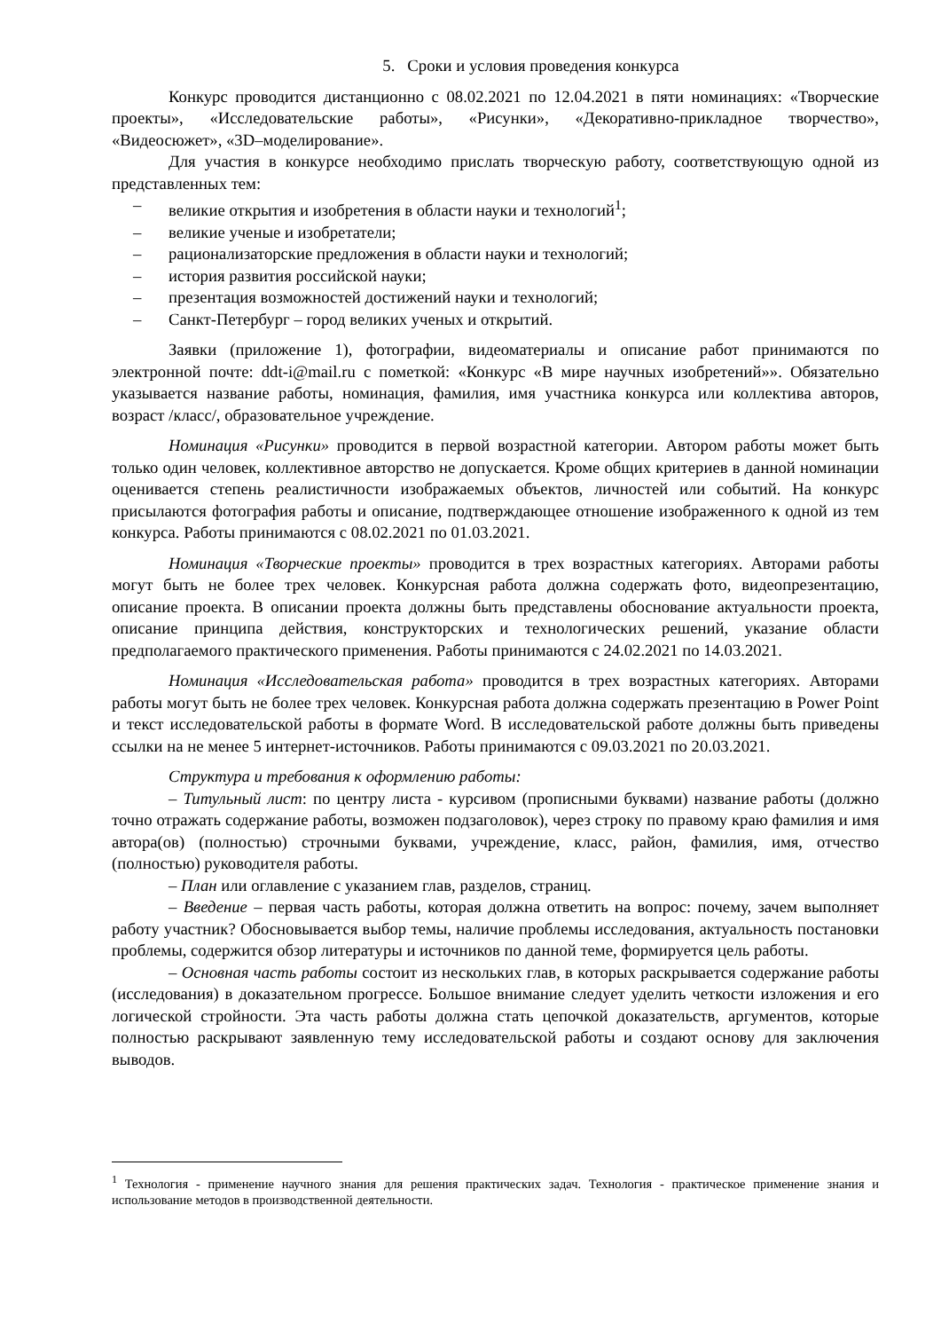5. Сроки и условия проведения конкурса
Конкурс проводится дистанционно с 08.02.2021 по 12.04.2021 в пяти номинациях: «Творческие проекты», «Исследовательские работы», «Рисунки», «Декоративно-прикладное творчество», «Видеосюжет», «3D–моделирование».
Для участия в конкурсе необходимо прислать творческую работу, соответствующую одной из представленных тем:
– великие открытия и изобретения в области науки и технологий<sup>1</sup>;
– великие ученые и изобретатели;
– рационализаторские предложения в области науки и технологий;
– история развития российской науки;
– презентация возможностей достижений науки и технологий;
– Санкт-Петербург – город великих ученых и открытий.
Заявки (приложение 1), фотографии, видеоматериалы и описание работ принимаются по электронной почте: ddt-i@mail.ru с пометкой: «Конкурс «В мире научных изобретений»». Обязательно указывается название работы, номинация, фамилия, имя участника конкурса или коллектива авторов, возраст /класс/, образовательное учреждение.
Номинация «Рисунки» проводится в первой возрастной категории. Автором работы может быть только один человек, коллективное авторство не допускается. Кроме общих критериев в данной номинации оценивается степень реалистичности изображаемых объектов, личностей или событий. На конкурс присылаются фотография работы и описание, подтверждающее отношение изображенного к одной из тем конкурса. Работы принимаются с 08.02.2021 по 01.03.2021.
Номинация «Творческие проекты» проводится в трех возрастных категориях. Авторами работы могут быть не более трех человек. Конкурсная работа должна содержать фото, видеопрезентацию, описание проекта. В описании проекта должны быть представлены обоснование актуальности проекта, описание принципа действия, конструкторских и технологических решений, указание области предполагаемого практического применения. Работы принимаются с 24.02.2021 по 14.03.2021.
Номинация «Исследовательская работа» проводится в трех возрастных категориях. Авторами работы могут быть не более трех человек. Конкурсная работа должна содержать презентацию в Power Point и текст исследовательской работы в формате Word. В исследовательской работе должны быть приведены ссылки на не менее 5 интернет-источников. Работы принимаются с 09.03.2021 по 20.03.2021.
Структура и требования к оформлению работы:
– Титульный лист: по центру листа - курсивом (прописными буквами) название работы (должно точно отражать содержание работы, возможен подзаголовок), через строку по правому краю фамилия и имя автора(ов) (полностью) строчными буквами, учреждение, класс, район, фамилия, имя, отчество (полностью) руководителя работы.
– План или оглавление с указанием глав, разделов, страниц.
– Введение – первая часть работы, которая должна ответить на вопрос: почему, зачем выполняет работу участник? Обосновывается выбор темы, наличие проблемы исследования, актуальность постановки проблемы, содержится обзор литературы и источников по данной теме, формируется цель работы.
– Основная часть работы состоит из нескольких глав, в которых раскрывается содержание работы (исследования) в доказательном прогрессе. Большое внимание следует уделить четкости изложения и его логической стройности. Эта часть работы должна стать цепочкой доказательств, аргументов, которые полностью раскрывают заявленную тему исследовательской работы и создают основу для заключения выводов.
<sup>1</sup> Технология - применение научного знания для решения практических задач. Технология - практическое применение знания и использование методов в производственной деятельности.